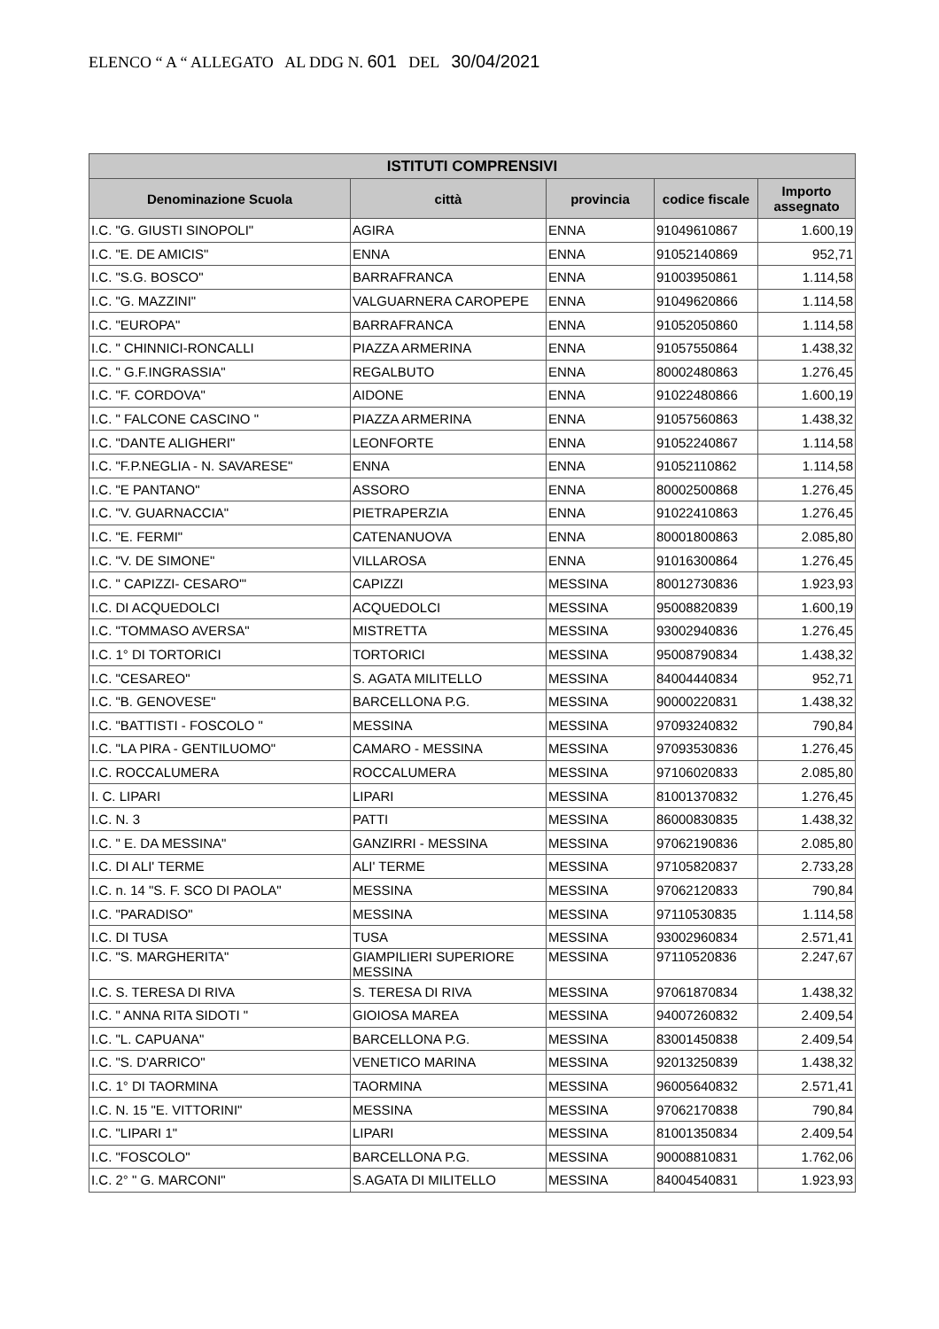ELENCO “ A “ ALLEGATO AL DDG N. 601 DEL 30/04/2021
| ISTITUTI COMPRENSIVI | | | | |
| --- | --- | --- | --- | --- |
| Denominazione Scuola | città | provincia | codice fiscale | Importo assegnato |
| I.C. "G. GIUSTI SINOPOLI" | AGIRA | ENNA | 91049610867 | 1.600,19 |
| I.C. "E. DE AMICIS" | ENNA | ENNA | 91052140869 | 952,71 |
| I.C. "S.G. BOSCO" | BARRAFRANCA | ENNA | 91003950861 | 1.114,58 |
| I.C. "G. MAZZINI" | VALGUARNERA CAROPEPE | ENNA | 91049620866 | 1.114,58 |
| I.C. "EUROPA" | BARRAFRANCA | ENNA | 91052050860 | 1.114,58 |
| I.C. " CHINNICI-RONCALLI | PIAZZA ARMERINA | ENNA | 91057550864 | 1.438,32 |
| I.C. " G.F.INGRASSIA" | REGALBUTO | ENNA | 80002480863 | 1.276,45 |
| I.C. "F. CORDOVA" | AIDONE | ENNA | 91022480866 | 1.600,19 |
| I.C. " FALCONE CASCINO " | PIAZZA ARMERINA | ENNA | 91057560863 | 1.438,32 |
| I.C. "DANTE ALIGHERI" | LEONFORTE | ENNA | 91052240867 | 1.114,58 |
| I.C. "F.P.NEGLIA - N. SAVARESE" | ENNA | ENNA | 91052110862 | 1.114,58 |
| I.C. "E PANTANO" | ASSORO | ENNA | 80002500868 | 1.276,45 |
| I.C. "V. GUARNACCIA" | PIETRAPERZIA | ENNA | 91022410863 | 1.276,45 |
| I.C. "E. FERMI" | CATENANUOVA | ENNA | 80001800863 | 2.085,80 |
| I.C. "V. DE SIMONE" | VILLAROSA | ENNA | 91016300864 | 1.276,45 |
| I.C. " CAPIZZI- CESARO'" | CAPIZZI | MESSINA | 80012730836 | 1.923,93 |
| I.C. DI ACQUEDOLCI | ACQUEDOLCI | MESSINA | 95008820839 | 1.600,19 |
| I.C. "TOMMASO AVERSA" | MISTRETTA | MESSINA | 93002940836 | 1.276,45 |
| I.C. 1° DI TORTORICI | TORTORICI | MESSINA | 95008790834 | 1.438,32 |
| I.C. "CESAREO" | S. AGATA MILITELLO | MESSINA | 84004440834 | 952,71 |
| I.C. "B. GENOVESE" | BARCELLONA P.G. | MESSINA | 90000220831 | 1.438,32 |
| I.C. "BATTISTI - FOSCOLO " | MESSINA | MESSINA | 97093240832 | 790,84 |
| I.C. "LA PIRA - GENTILUOMO" | CAMARO - MESSINA | MESSINA | 97093530836 | 1.276,45 |
| I.C. ROCCALUMERA | ROCCALUMERA | MESSINA | 97106020833 | 2.085,80 |
| I. C. LIPARI | LIPARI | MESSINA | 81001370832 | 1.276,45 |
| I.C. N. 3 | PATTI | MESSINA | 86000830835 | 1.438,32 |
| I.C. " E. DA MESSINA" | GANZIRRI - MESSINA | MESSINA | 97062190836 | 2.085,80 |
| I.C. DI ALI' TERME | ALI' TERME | MESSINA | 97105820837 | 2.733,28 |
| I.C. n. 14 "S. F. SCO DI PAOLA" | MESSINA | MESSINA | 97062120833 | 790,84 |
| I.C. "PARADISO" | MESSINA | MESSINA | 97110530835 | 1.114,58 |
| I.C. DI TUSA | TUSA | MESSINA | 93002960834 | 2.571,41 |
| I.C. "S. MARGHERITA" | GIAMPILIERI SUPERIORE MESSINA | MESSINA | 97110520836 | 2.247,67 |
| I.C. S. TERESA DI RIVA | S. TERESA DI RIVA | MESSINA | 97061870834 | 1.438,32 |
| I.C. " ANNA RITA SIDOTI " | GIOIOSA MAREA | MESSINA | 94007260832 | 2.409,54 |
| I.C. "L. CAPUANA" | BARCELLONA P.G. | MESSINA | 83001450838 | 2.409,54 |
| I.C. "S. D'ARRICO" | VENETICO MARINA | MESSINA | 92013250839 | 1.438,32 |
| I.C. 1° DI TAORMINA | TAORMINA | MESSINA | 96005640832 | 2.571,41 |
| I.C. N. 15 "E. VITTORINI" | MESSINA | MESSINA | 97062170838 | 790,84 |
| I.C. "LIPARI 1" | LIPARI | MESSINA | 81001350834 | 2.409,54 |
| I.C. "FOSCOLO" | BARCELLONA P.G. | MESSINA | 90008810831 | 1.762,06 |
| I.C. 2° " G. MARCONI" | S.AGATA DI MILITELLO | MESSINA | 84004540831 | 1.923,93 |